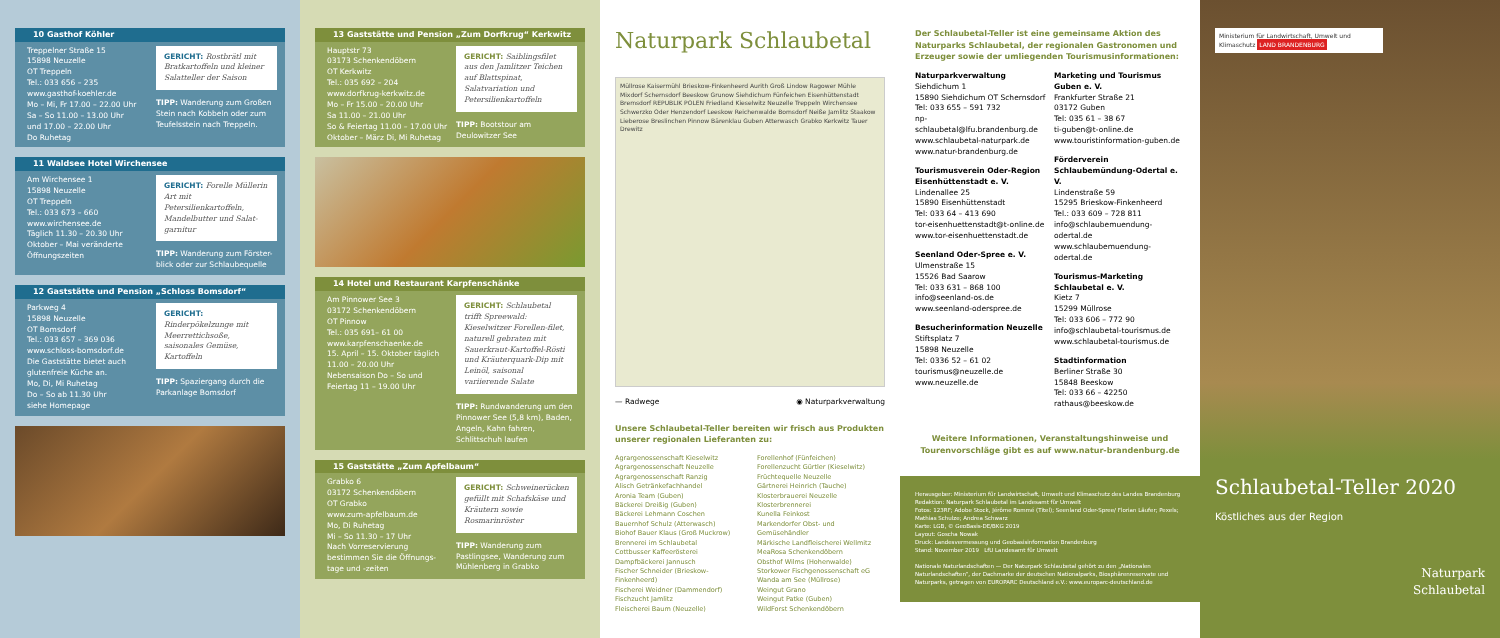10 Gasthof Köhler
Treppelner Straße 15
15898 Neuzelle
OT Treppeln
Tel.: 033 656 – 235
www.gasthof-koehler.de
Mo – Mi, Fr 17.00 – 22.00 Uhr
Sa – So 11.00 – 13.00 Uhr
und 17.00 – 22.00 Uhr
Do Ruhetag
GERICHT: Rostbrätl mit Bratkartoffeln und kleiner Salatteller der Saison
TIPP: Wanderung zum Großen Stein nach Kobbeln oder zum Teufelsstein nach Treppeln.
11 Waldsee Hotel Wirchensee
Am Wirchensee 1
15898 Neuzelle
OT Treppeln
Tel.: 033 673 – 660
www.wirchensee.de
Täglich 11.30 – 20.30 Uhr
Oktober – Mai veränderte Öffnungszeiten
GERICHT: Forelle Müllerin Art mit Petersilienkartoffeln, Mandelbutter und Salat-garnitur
TIPP: Wanderung zum Förster-blick oder zur Schlaubequelle
12 Gaststätte und Pension „Schloss Bomsdorf“
Parkweg 4
15898 Neuzelle
OT Bomsdorf
Tel.: 033 657 – 369 036
www.schloss-bomsdorf.de
Die Gaststätte bietet auch glutenfreie Küche an.
Mo, Di, Mi Ruhetag
Do – So ab 11.30 Uhr
siehe Homepage
GERICHT: Rinderpökelzunge mit Meerrettichsoße, saisonales Gemüse, Kartoffeln
TIPP: Spaziergang durch die Parkanlage Bomsdorf
13 Gaststätte und Pension „Zum Dorfkrug“ Kerkwitz
Hauptstr 73
03173 Schenkendöbern
OT Kerkwitz
Tel.: 035 692 – 204
www.dorfkrug-kerkwitz.de
Mo – Fr 15.00 – 20.00 Uhr
Sa 11.00 – 21.00 Uhr
So & Feiertag 11.00 – 17.00 Uhr
Oktober – März Di, Mi Ruhetag
GERICHT: Saiblingsfilet aus den Jamlitzer Teichen auf Blattspinat, Salatvariation und Petersilienkartoffeln
TIPP: Bootstour am Deulowitzer See
14 Hotel und Restaurant Karpfenschänke
Am Pinnower See 3
03172 Schenkendöbern
OT Pinnow
Tel.: 035 691– 61 00
www.karpfenschaenke.de
15. April – 15. Oktober täglich 11.00 – 20.00 Uhr
Nebensaison Do – So und Feiertag 11 – 19.00 Uhr
GERICHT: Schlaubetal trifft Spreewald: Kieselwitzer Forellen-filet, naturell gebraten mit Sauerkraut-Kartoffel-Rösti und Kräuterquark-Dip mit Leinöl, saisonal variierende Salate
TIPP: Rundwanderung um den Pinnower See (5,8 km), Baden, Angeln, Kahn fahren, Schlittschuh laufen
15 Gaststätte „Zum Apfelbaum“
Grabko 6
03172 Schenkendöbern
OT Grabko
www.zum-apfelbaum.de
Mo, Di Ruhetag
Mi – So 11.30 – 17 Uhr
Nach Vorreservierung bestimmen Sie die Öffnungs-tage und -zeiten
GERICHT: Schweinerücken gefüllt mit Schafskäse und Kräutern sowie Rosmarinröster
TIPP: Wanderung zum Pastlingsee, Wanderung zum Mühlenberg in Grabko
Naturpark Schlaubetal
Müllrose Kaisermühl Brieskow-Finkenheerd Aurith Groß Lindow Ragower Mühle Mixdorf Schernsdorf Beeskow Grunow Siehdichum Fünfeichen Eisenhüttenstadt Bremsdorf REPUBLIK POLEN Friedland Kieselwitz Neuzelle Treppeln Wirchensee Schwerzko Oder Henzendorf Leeskow Reichenwalde Bomsdorf Neiße Jamlitz Staakow Lieberose Breslinchen Pinnow Bärenklau Guben Atterwasch Grabko Kerkwitz Tauer Drewitz
— Radwege ◉ Naturparkverwaltung
Unsere Schlaubetal-Teller bereiten wir frisch aus Produkten unserer regionalen Lieferanten zu:
Agrargenossenschaft Kieselwitz
Agrargenossenschaft Neuzelle
Agrargenossenschaft Ranzig
Alisch Getränkefachhandel
Aronia Team (Guben)
Bäckerei Dreißig (Guben)
Bäckerei Lehmann Coschen
Bauernhof Schulz (Atterwasch)
Biohof Bauer Klaus (Groß Muckrow)
Brennerei im Schlaubetal
Cottbusser Kaffeerösterei
Dampfbäckerei Jannusch
Fischer Schneider (Brieskow-Finkenheerd)
Fischerei Weidner (Dammendorf)
Fischzucht Jamlitz
Fleischerei Baum (Neuzelle)
Forellenhof (Fünfeichen)
Forellenzucht Gürtler (Kieselwitz)
Früchtequelle Neuzelle
Gärtnerei Heinrich (Tauche)
Klosterbrauerei Neuzelle
Klosterbrennerei
Kunella Feinkost
Markendorfer Obst- und Gemüsehändler
Märkische Landfleischerei Wellmitz
MeaRosa Schenkendöbern
Obsthof Wilms (Hohenwalde)
Storkower Fischgenossenschaft eG
Wanda am See (Müllrose)
Weingut Grano
Weingut Patke (Guben)
WildForst Schenkendöbern
Der Schlaubetal-Teller ist eine gemeinsame Aktion des Naturparks Schlaubetal, der regionalen Gastronomen und Erzeuger sowie der umliegenden Tourismusinformationen:
Naturparkverwaltung
Siehdichum 1
15890 Siehdichum OT Schernsdorf
Tel: 033 655 – 591 732
np-schlaubetal@lfu.brandenburg.de
www.schlaubetal-naturpark.de
www.natur-brandenburg.de
Tourismusverein Oder-Region Eisenhüttenstadt e. V.
Lindenallee 25
15890 Eisenhüttenstadt
Tel: 033 64 – 413 690
tor-eisenhuettenstadt@t-online.de
www.tor-eisenhuettenstadt.de
Seenland Oder-Spree e. V.
Ulmenstraße 15
15526 Bad Saarow
Tel: 033 631 – 868 100
info@seenland-os.de
www.seenland-oderspree.de
Besucherinformation Neuzelle
Stiftsplatz 7
15898 Neuzelle
Tel: 0336 52 – 61 02
tourismus@neuzelle.de
www.neuzelle.de
Marketing und Tourismus Guben e. V.
Frankfurter Straße 21
03172 Guben
Tel: 035 61 – 38 67
ti-guben@t-online.de
www.touristinformation-guben.de
Förderverein Schlaubemündung-Odertal e. V.
Lindenstraße 59
15295 Brieskow-Finkenheerd
Tel.: 033 609 – 728 811
info@schlaubemuendung-odertal.de
www.schlaubemuendung-odertal.de
Tourismus-Marketing Schlaubetal e. V.
Kietz 7
15299 Müllrose
Tel: 033 606 – 772 90
info@schlaubetal-tourismus.de
www.schlaubetal-tourismus.de
Stadtinformation
Berliner Straße 30
15848 Beeskow
Tel: 033 66 – 42250
rathaus@beeskow.de
Weitere Informationen, Veranstaltungshinweise und Tourenvorschläge gibt es auf www.natur-brandenburg.de
Herausgeber: Ministerium für Landwirtschaft, Umwelt und Klimaschutz des Landes Brandenburg
Redaktion: Naturpark Schlaubetal im Landesamt für Umwelt
Fotos: 123RF; Adobe Stock, Jérôme Rommé (Titel); Seenland Oder-Spree/ Florian Läufer; Pexels; Mathias Schulze; Andrea Schwarz
Karte: LGB, © GeoBasis-DE/BKG 2019
Layout: Goscha Nowak
Druck: Landesvermessung und Geobasisinformation Brandenburg
Stand: November 2019 LfU Landesamt für Umwelt
Nationale Naturlandschaften — Der Naturpark Schlaubetal gehört zu den „Nationalen Naturlandschaften“, der Dachmarke der deutschen Nationalparks, Biosphärenreservate und Naturparks, getragen von EUROPARC Deutschland e.V.: www.europarc-deutschland.de
Ministerium für Landwirtschaft, Umwelt und Klimaschutz LAND BRANDENBURG
Schlaubetal-Teller 2020
Köstliches aus der Region
Naturpark
Schlaubetal